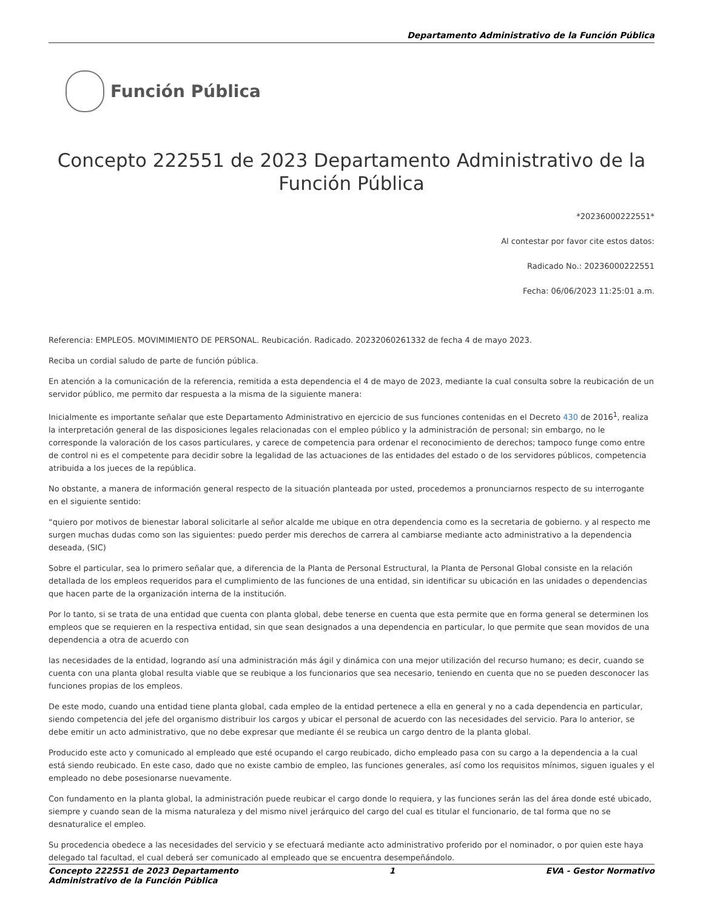Departamento Administrativo de la Función Pública
Función Pública
Concepto 222551 de 2023 Departamento Administrativo de la Función Pública
*20236000222551*
Al contestar por favor cite estos datos:
Radicado No.: 20236000222551
Fecha: 06/06/2023 11:25:01 a.m.
Referencia: EMPLEOS. MOVIMIMIENTO DE PERSONAL. Reubicación. Radicado. 20232060261332 de fecha 4 de mayo 2023.
Reciba un cordial saludo de parte de función pública.
En atención a la comunicación de la referencia, remitida a esta dependencia el 4 de mayo de 2023, mediante la cual consulta sobre la reubicación de un servidor público, me permito dar respuesta a la misma de la siguiente manera:
Inicialmente es importante señalar que este Departamento Administrativo en ejercicio de sus funciones contenidas en el Decreto 430 de 2016<sup>1</sup>, realiza la interpretación general de las disposiciones legales relacionadas con el empleo público y la administración de personal; sin embargo, no le corresponde la valoración de los casos particulares, y carece de competencia para ordenar el reconocimiento de derechos; tampoco funge como entre de control ni es el competente para decidir sobre la legalidad de las actuaciones de las entidades del estado o de los servidores públicos, competencia atribuida a los jueces de la república.
No obstante, a manera de información general respecto de la situación planteada por usted, procedemos a pronunciarnos respecto de su interrogante en el siguiente sentido:
“quiero por motivos de bienestar laboral solicitarle al señor alcalde me ubique en otra dependencia como es la secretaria de gobierno. y al respecto me surgen muchas dudas como son las siguientes: puedo perder mis derechos de carrera al cambiarse mediante acto administrativo a la dependencia deseada, (SIC)
Sobre el particular, sea lo primero señalar que, a diferencia de la Planta de Personal Estructural, la Planta de Personal Global consiste en la relación detallada de los empleos requeridos para el cumplimiento de las funciones de una entidad, sin identificar su ubicación en las unidades o dependencias que hacen parte de la organización interna de la institución.
Por lo tanto, si se trata de una entidad que cuenta con planta global, debe tenerse en cuenta que esta permite que en forma general se determinen los empleos que se requieren en la respectiva entidad, sin que sean designados a una dependencia en particular, lo que permite que sean movidos de una dependencia a otra de acuerdo con
las necesidades de la entidad, logrando así una administración más ágil y dinámica con una mejor utilización del recurso humano; es decir, cuando se cuenta con una planta global resulta viable que se reubique a los funcionarios que sea necesario, teniendo en cuenta que no se pueden desconocer las funciones propias de los empleos.
De este modo, cuando una entidad tiene planta global, cada empleo de la entidad pertenece a ella en general y no a cada dependencia en particular, siendo competencia del jefe del organismo distribuir los cargos y ubicar el personal de acuerdo con las necesidades del servicio. Para lo anterior, se debe emitir un acto administrativo, que no debe expresar que mediante él se reubica un cargo dentro de la planta global.
Producido este acto y comunicado al empleado que esté ocupando el cargo reubicado, dicho empleado pasa con su cargo a la dependencia a la cual está siendo reubicado. En este caso, dado que no existe cambio de empleo, las funciones generales, así como los requisitos mínimos, siguen iguales y el empleado no debe posesionarse nuevamente.
Con fundamento en la planta global, la administración puede reubicar el cargo donde lo requiera, y las funciones serán las del área donde esté ubicado, siempre y cuando sean de la misma naturaleza y del mismo nivel jerárquico del cargo del cual es titular el funcionario, de tal forma que no se desnaturalice el empleo.
Su procedencia obedece a las necesidades del servicio y se efectuará mediante acto administrativo proferido por el nominador, o por quien este haya delegado tal facultad, el cual deberá ser comunicado al empleado que se encuentra desempeñándolo.
Concepto 222551 de 2023 Departamento
Administrativo de la Función Pública 1 EVA - Gestor Normativo